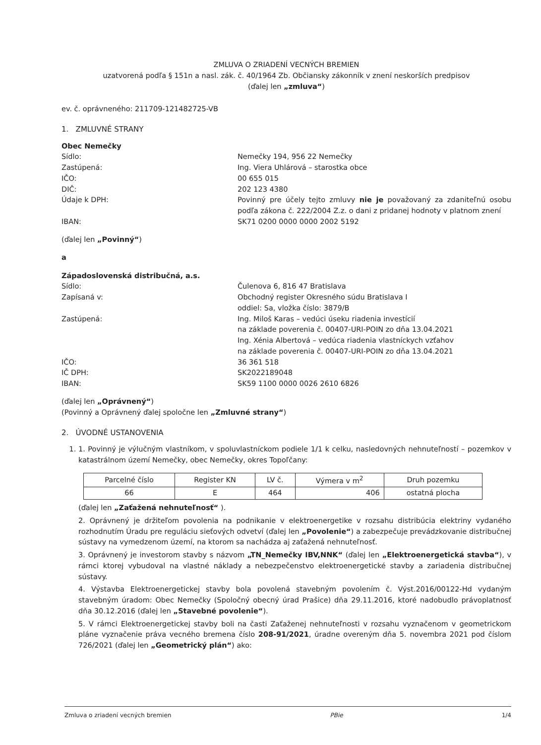ZMLUVA O ZRIADENÍ VECNÝCH BREMIEN
uzatvorená podľa § 151n a nasl. zák. č. 40/1964 Zb. Občiansky zákonník v znení neskorších predpisov
(ďalej len „zmluva“)
ev. č. oprávneného: 211709-121482725-VB
1. ZMLUVNÉ STRANY
Obec Nemečky
| Sídlo: | Nemečky 194, 956 22 Nemečky |
| Zastúpená: | Ing. Viera Uhlárová – starostka obce |
| IČO: | 00 655 015 |
| DIČ: | 202 123 4380 |
| Údaje k DPH: | Povinný pre účely tejto zmluvy nie je považovaný za zdaniteľnú osobu podľa zákona č. 222/2004 Z.z. o dani z pridanej hodnoty v platnom znení |
| IBAN: | SK71 0200 0000 0000 2002 5192 |
(ďalej len „Povinný“)
a
Západoslovenská distribučná, a.s.
| Sídlo: | Čulenova 6, 816 47 Bratislava |
| Zapísaná v: | Obchodný register Okresného súdu Bratislava I oddiel: Sa, vložka číslo: 3879/B |
| Zastúpená: | Ing. Miloš Karas – vedúci úseku riadenia investícií na základe poverenia č. 00407-URI-POIN zo dňa 13.04.2021 Ing. Xénia Albertová – vedúca riadenia vlastníckych vzťahov na základe poverenia č. 00407-URI-POIN zo dňa 13.04.2021 |
| IČO: | 36 361 518 |
| IČ DPH: | SK2022189048 |
| IBAN: | SK59 1100 0000 0026 2610 6826 |
(ďalej len „Oprávnený“)
(Povinný a Oprávnený ďalej spoločne len „Zmluvné strany“)
2. ÚVODNÉ USTANOVENIA
1. 1. Povinný je výlučným vlastníkom, v spoluvlastníckom podiele 1/1 k celku, nasledovných nehnuteľností – pozemkov v katastrálnom území Nemečky, obec Nemečky, okres Topoľčany:
| Parcelné číslo | Register KN | LV č. | Výmera v m<sup>2</sup> | Druh pozemku |
| --- | --- | --- | --- | --- |
| 66 | E | 464 | 406 | ostatná plocha |
(ďalej len „Zaťažená nehnuteľnosť“ ).
2. Oprávnený je držiteľom povolenia na podnikanie v elektroenergetike v rozsahu distribúcia elektriny vydaného rozhodnutím Úradu pre reguláciu sieťových odvetví (ďalej len „Povolenie“) a zabezpečuje prevádzkovanie distribučnej sústavy na vymedzenom území, na ktorom sa nachádza aj zaťažená nehnuteľnosť.
3. Oprávnený je investorom stavby s názvom „TN_Nemečky IBV,NNK“ (ďalej len „Elektroenergetická stavba“), v rámci ktorej vybudoval na vlastné náklady a nebezpečenstvo elektroenergetické stavby a zariadenia distribučnej sústavy.
4. Výstavba Elektroenergetickej stavby bola povolená stavebným povolením č. Výst.2016/00122-Hd vydaným stavebným úradom: Obec Nemečky (Spoločný obecný úrad Prašice) dňa 29.11.2016, ktoré nadobudlo právoplatnosť dňa 30.12.2016 (ďalej len „Stavebné povolenie“).
5. V rámci Elektroenergetickej stavby boli na časti Zaťaženej nehnuteľnosti v rozsahu vyznačenom v geometrickom pláne vyznačenie práva vecného bremena číslo 208-91/2021, úradne overeným dňa 5. novembra 2021 pod číslom 726/2021 (ďalej len „Geometrický plán“) ako:
Zmluva o zriadení vecných bremien PBie 1/4